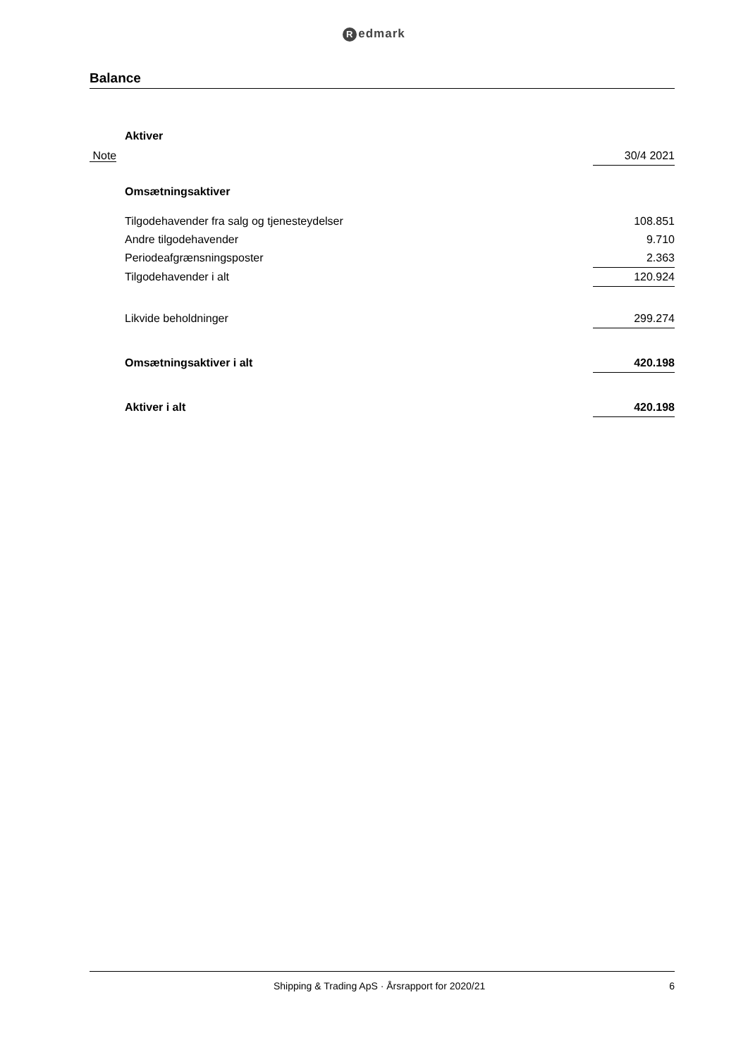Redmark
Balance
| | Aktiver | |
| Note | | 30/4 2021 |
| | Omsætningsaktiver | |
| | Tilgodehavender fra salg og tjenesteydelser | 108.851 |
| | Andre tilgodehavender | 9.710 |
| | Periodeafgrænsningsposter | 2.363 |
| | Tilgodehavender i alt | 120.924 |
| | Likvide beholdninger | 299.274 |
| | Omsætningsaktiver i alt | 420.198 |
| | Aktiver i alt | 420.198 |
Shipping & Trading ApS · Årsrapport for 2020/21
6